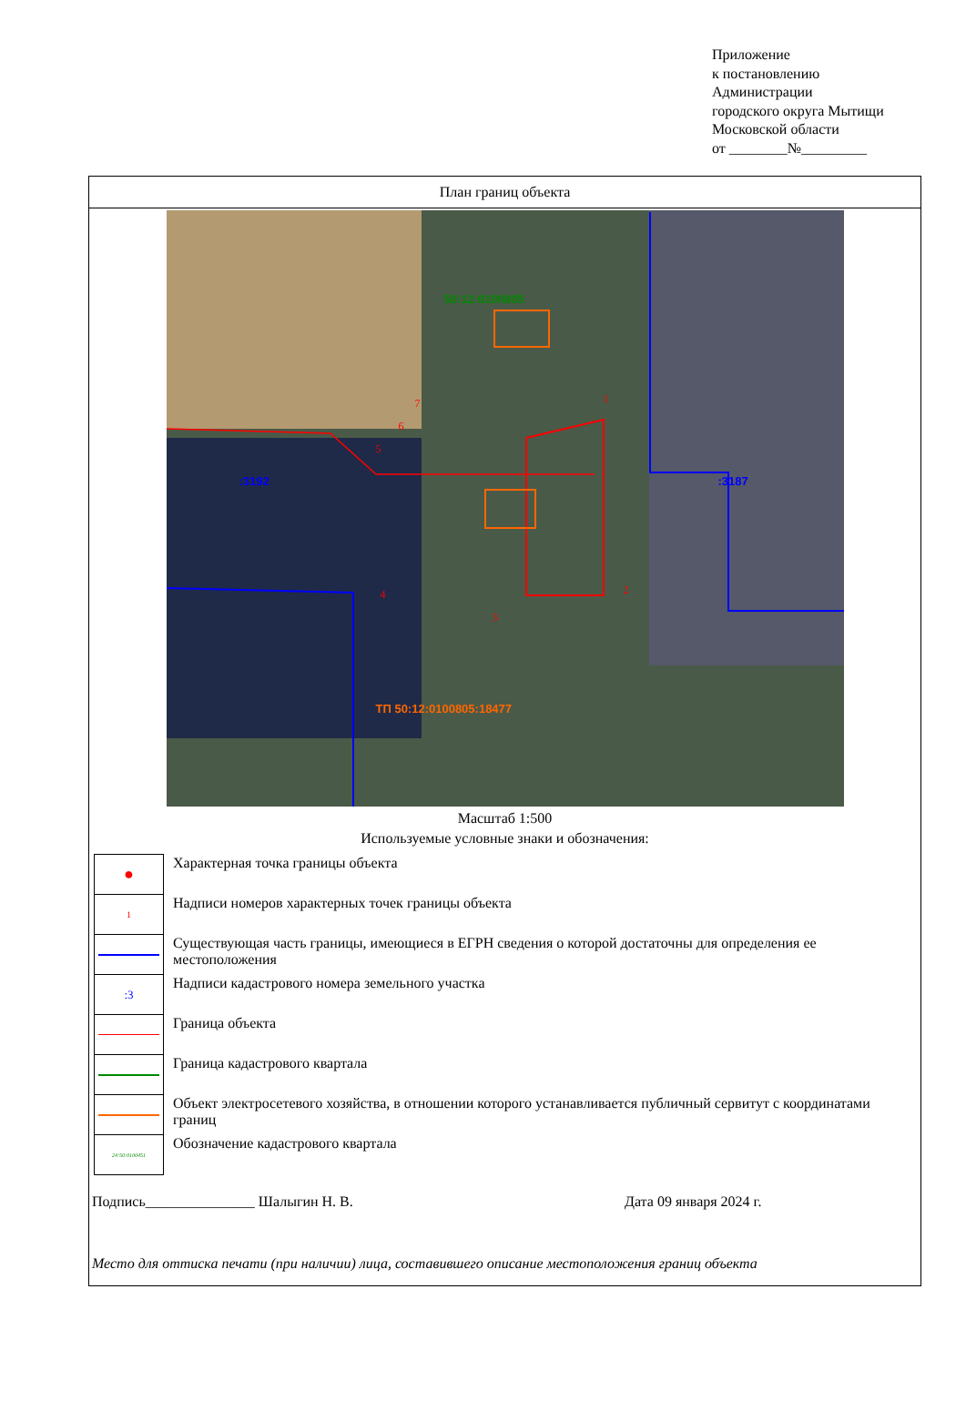Приложение
к постановлению
Администрации
городского округа Мытищи
Московской области
от ________№_________
План границ объекта
50:12:0100805
:3192 :3187
ТП 50:12:0100805:18477
1
2
3
4
5
6
7
Масштаб 1:500
Используемые условные знаки и обозначения:
| ● | Характерная точка границы объекта |
| 1 | Надписи номеров характерных точек границы объекта |
| | Существующая часть границы, имеющиеся в ЕГРН сведения о которой достаточны для определения ее местоположения |
| :3 | Надписи кадастрового номера земельного участка |
| | Граница объекта |
| | Граница кадастрового квартала |
| | Объект электросетевого хозяйства, в отношении которого устанавливается публичный сервитут с координатами границ |
| 24:50:0100451 | Обозначение кадастрового квартала |
Подпись_______________ Шалыгин Н. В. Дата 09 января 2024 г.
Место для оттиска печати (при наличии) лица, составившего описание местоположения границ объекта